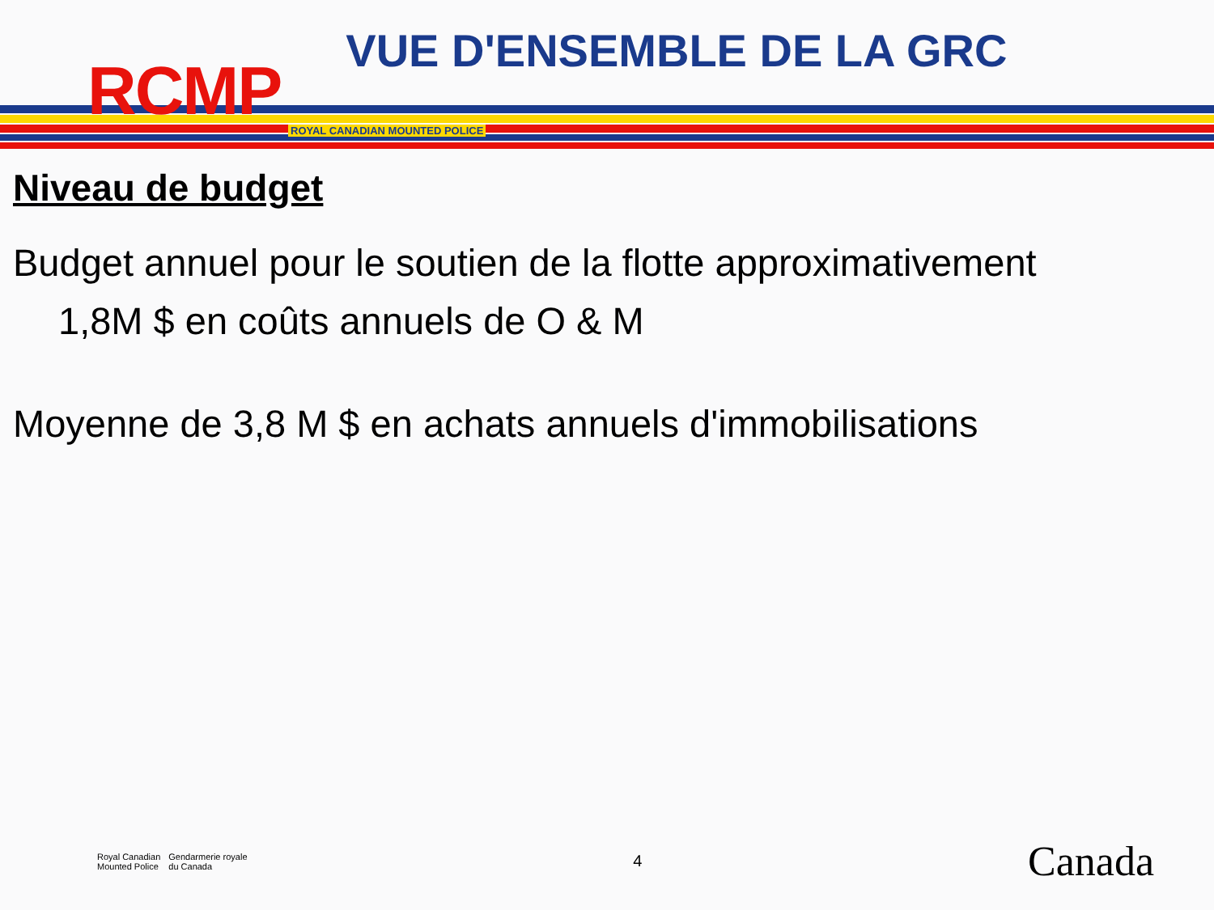RCMP
VUE D'ENSEMBLE DE LA GRC
ROYAL CANADIAN MOUNTED POLICE
Niveau de budget
Budget annuel pour le soutien de la flotte approximativement
1,8M $ en coûts annuels de O & M
Moyenne de 3,8 M $ en achats annuels d'immobilisations
Royal Canadian
Mounted Police Gendarmerie royale
du Canada
4
Canada